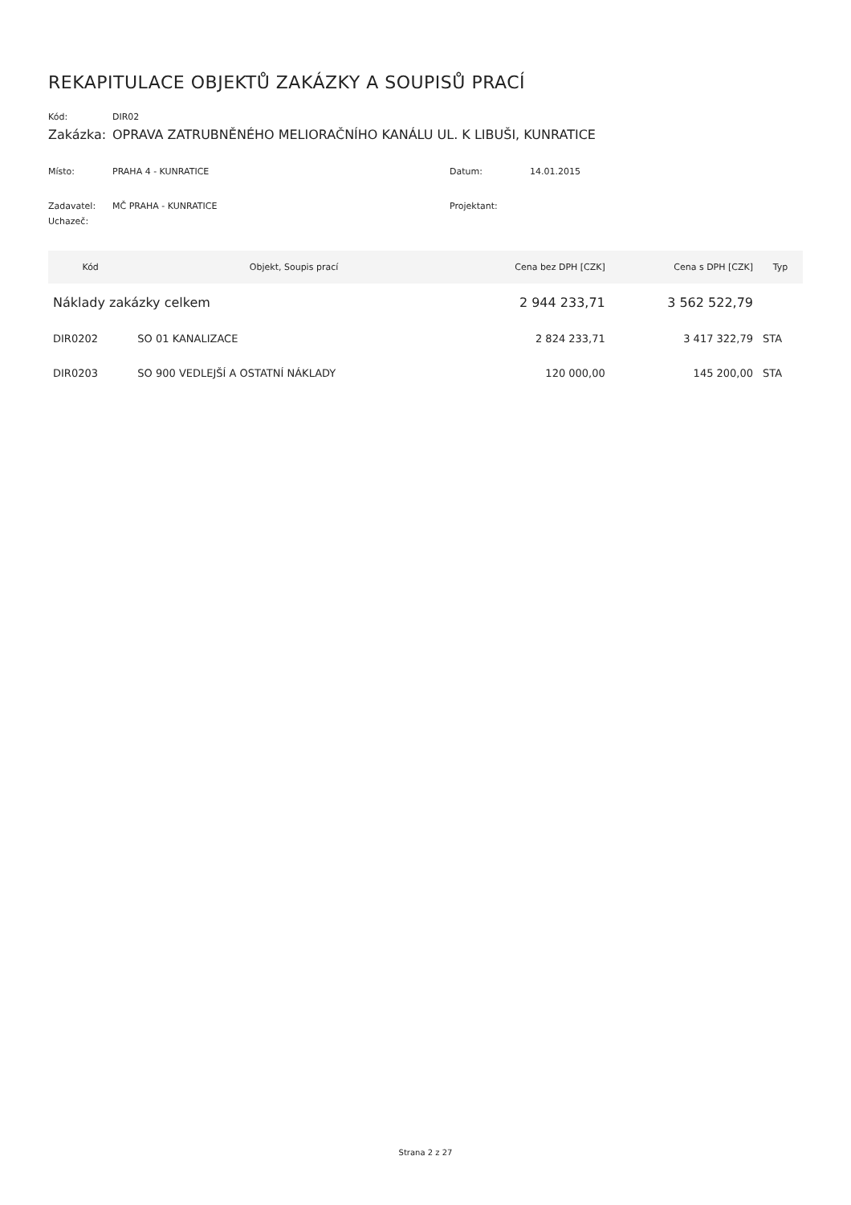REKAPITULACE OBJEKTŮ ZAKÁZKY A SOUPISŮ PRACÍ
Kód: DIR02
Zakázka: OPRAVA ZATRUBNĚNÉHO MELIORAČNÍHO KANÁLU UL. K LIBUŠI, KUNRATICE
Místo: PRAHA 4 - KUNRATICE Datum: 14.01.2015
Zadavatel: MČ PRAHA - KUNRATICE Projektant:
Uchazeč:
| Kód | Objekt, Soupis prací | Cena bez DPH [CZK] | Cena s DPH [CZK] | Typ |
| --- | --- | --- | --- | --- |
| Náklady zakázky celkem | | 2 944 233,71 | 3 562 522,79 | |
| DIR0202 | SO 01 KANALIZACE | 2 824 233,71 | 3 417 322,79 | STA |
| DIR0203 | SO 900 VEDLEJŠÍ A OSTATNÍ NÁKLADY | 120 000,00 | 145 200,00 | STA |
Strana 2 z 27